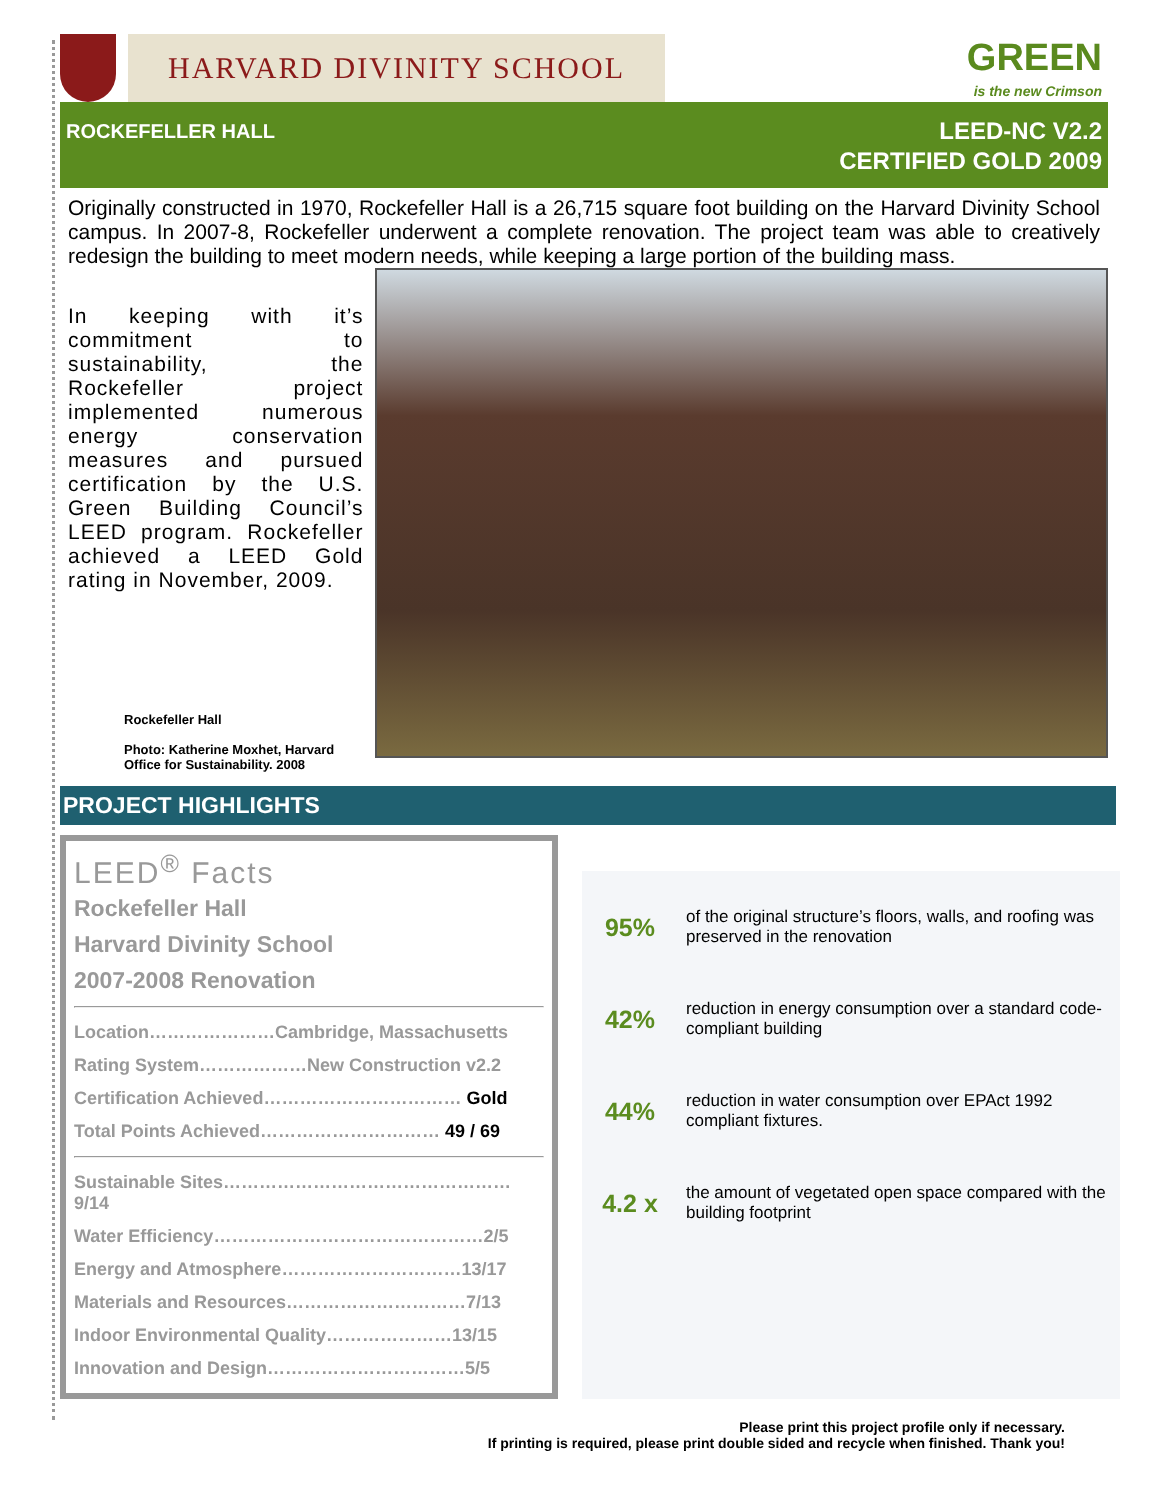HARVARD DIVINITY SCHOOL GREEN
is the new Crimson
ROCKEFELLER HALL
LEED-NC V2.2
CERTIFIED GOLD 2009
Originally constructed in 1970, Rockefeller Hall is a 26,715 square foot building on the Harvard Divinity School campus. In 2007-8, Rockefeller underwent a complete renovation. The project team was able to creatively redesign the building to meet modern needs, while keeping a large portion of the building mass.
In keeping with it’s commitment to sustainability, the Rockefeller project implemented numerous energy conservation measures and pursued certification by the U.S. Green Building Council’s LEED program. Rockefeller achieved a LEED Gold rating in November, 2009.
Rockefeller Hall
Photo: Katherine Moxhet, Harvard Office for Sustainability. 2008
PROJECT HIGHLIGHTS
LEED<sup>®</sup> Facts
Rockefeller Hall
Harvard Divinity School
2007-2008 Renovation
| Location…………………Cambridge, Massachusetts |
| Rating System………………New Construction v2.2 |
| Certification Achieved…………………………… Gold |
| Total Points Achieved………………………… 49 / 69 |
| Sustainable Sites…………………………………………9/14 |
| Water Efficiency………………………………………2/5 |
| Energy and Atmosphere…………………………13/17 |
| Materials and Resources…………………………7/13 |
| Indoor Environmental Quality…………………13/15 |
| Innovation and Design……………………………5/5 |
| 95% | of the original structure’s floors, walls, and roofing was preserved in the renovation |
| 42% | reduction in energy consumption over a standard code-compliant building |
| 44% | reduction in water consumption over EPAct 1992 compliant fixtures. |
| 4.2 x | the amount of vegetated open space compared with the building footprint |
Please print this project profile only if necessary.
If printing is required, please print double sided and recycle when finished. Thank you!